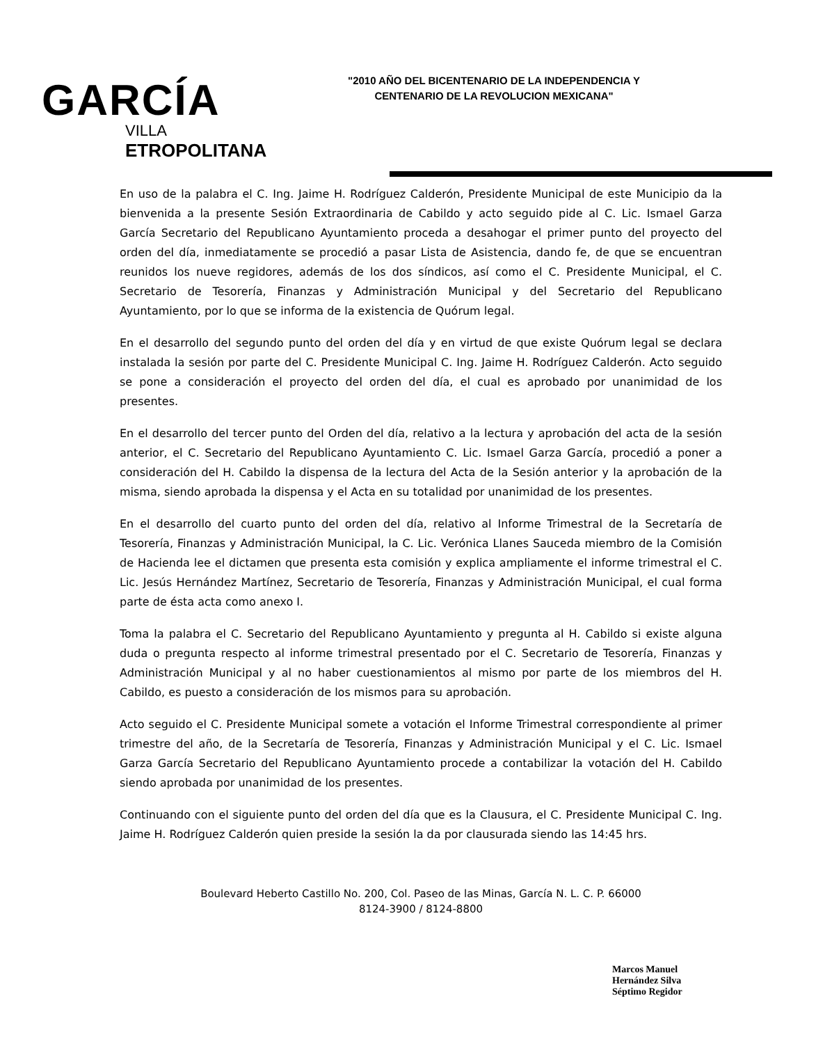GARCÍA
VILLA
ETROPOLITANA
"2010 AÑO DEL BICENTENARIO DE LA INDEPENDENCIA Y CENTENARIO DE LA REVOLUCION MEXICANA"
En uso de la palabra el C. Ing. Jaime H. Rodríguez Calderón, Presidente Municipal de este Municipio da la bienvenida a la presente Sesión Extraordinaria de Cabildo y acto seguido pide al C. Lic. Ismael Garza García Secretario del Republicano Ayuntamiento proceda a desahogar el primer punto del proyecto del orden del día, inmediatamente se procedió a pasar Lista de Asistencia, dando fe, de que se encuentran reunidos los nueve regidores, además de los dos síndicos, así como el C. Presidente Municipal, el C. Secretario de Tesorería, Finanzas y Administración Municipal y del Secretario del Republicano Ayuntamiento, por lo que se informa de la existencia de Quórum legal.
En el desarrollo del segundo punto del orden del día y en virtud de que existe Quórum legal se declara instalada la sesión por parte del C. Presidente Municipal C. Ing. Jaime H. Rodríguez Calderón. Acto seguido se pone a consideración el proyecto del orden del día, el cual es aprobado por unanimidad de los presentes.
En el desarrollo del tercer punto del Orden del día, relativo a la lectura y aprobación del acta de la sesión anterior, el C. Secretario del Republicano Ayuntamiento C. Lic. Ismael Garza García, procedió a poner a consideración del H. Cabildo la dispensa de la lectura del Acta de la Sesión anterior y la aprobación de la misma, siendo aprobada la dispensa y el Acta en su totalidad por unanimidad de los presentes.
En el desarrollo del cuarto punto del orden del día, relativo al Informe Trimestral de la Secretaría de Tesorería, Finanzas y Administración Municipal, la C. Lic. Verónica Llanes Sauceda miembro de la Comisión de Hacienda lee el dictamen que presenta esta comisión y explica ampliamente el informe trimestral el C. Lic. Jesús Hernández Martínez, Secretario de Tesorería, Finanzas y Administración Municipal, el cual forma parte de ésta acta como anexo I.
Toma la palabra el C. Secretario del Republicano Ayuntamiento y pregunta al H. Cabildo si existe alguna duda o pregunta respecto al informe trimestral presentado por el C. Secretario de Tesorería, Finanzas y Administración Municipal y al no haber cuestionamientos al mismo por parte de los miembros del H. Cabildo, es puesto a consideración de los mismos para su aprobación.
Acto seguido el C. Presidente Municipal somete a votación el Informe Trimestral correspondiente al primer trimestre del año, de la Secretaría de Tesorería, Finanzas y Administración Municipal y el C. Lic. Ismael Garza García Secretario del Republicano Ayuntamiento procede a contabilizar la votación del H. Cabildo siendo aprobada por unanimidad de los presentes.
Continuando con el siguiente punto del orden del día que es la Clausura, el C. Presidente Municipal C. Ing. Jaime H. Rodríguez Calderón quien preside la sesión la da por clausurada siendo las 14:45 hrs.
Boulevard Heberto Castillo No. 200, Col. Paseo de las Minas, García N. L. C. P. 66000
8124-3900 / 8124-8800
Marcos Manuel
Hernández Silva
Séptimo Regidor